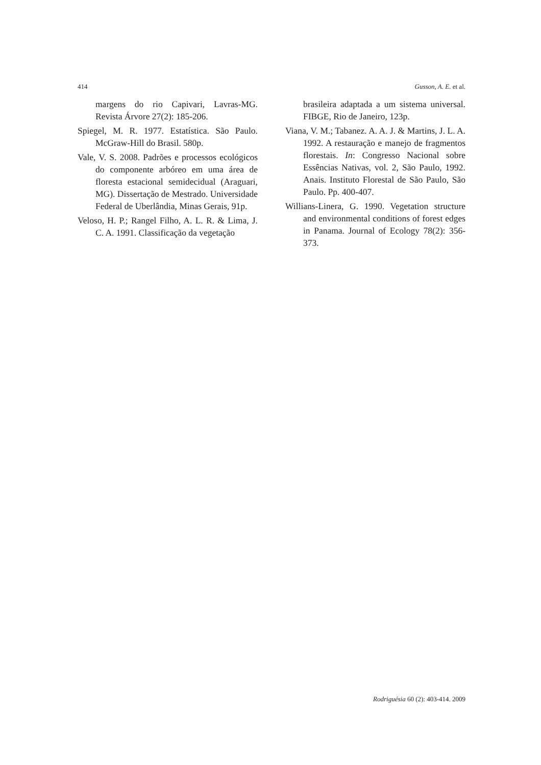414 Gusson, A. E. et al.
margens do rio Capivari, Lavras-MG. Revista Árvore 27(2): 185-206.
Spiegel, M. R. 1977. Estatística. São Paulo. McGraw-Hill do Brasil. 580p.
Vale, V. S. 2008. Padrões e processos ecológicos do componente arbóreo em uma área de floresta estacional semidecidual (Araguari, MG). Dissertação de Mestrado. Universidade Federal de Uberlândia, Minas Gerais, 91p.
Veloso, H. P.; Rangel Filho, A. L. R. & Lima, J. C. A. 1991. Classificação da vegetação
brasileira adaptada a um sistema universal. FIBGE, Rio de Janeiro, 123p.
Viana, V. M.; Tabanez. A. A. J. & Martins, J. L. A. 1992. A restauração e manejo de fragmentos florestais. In: Congresso Nacional sobre Essências Nativas, vol. 2, São Paulo, 1992. Anais. Instituto Florestal de São Paulo, São Paulo. Pp. 400-407.
Willians-Linera, G. 1990. Vegetation structure and environmental conditions of forest edges in Panama. Journal of Ecology 78(2): 356-373.
Rodriguésia 60 (2): 403-414. 2009